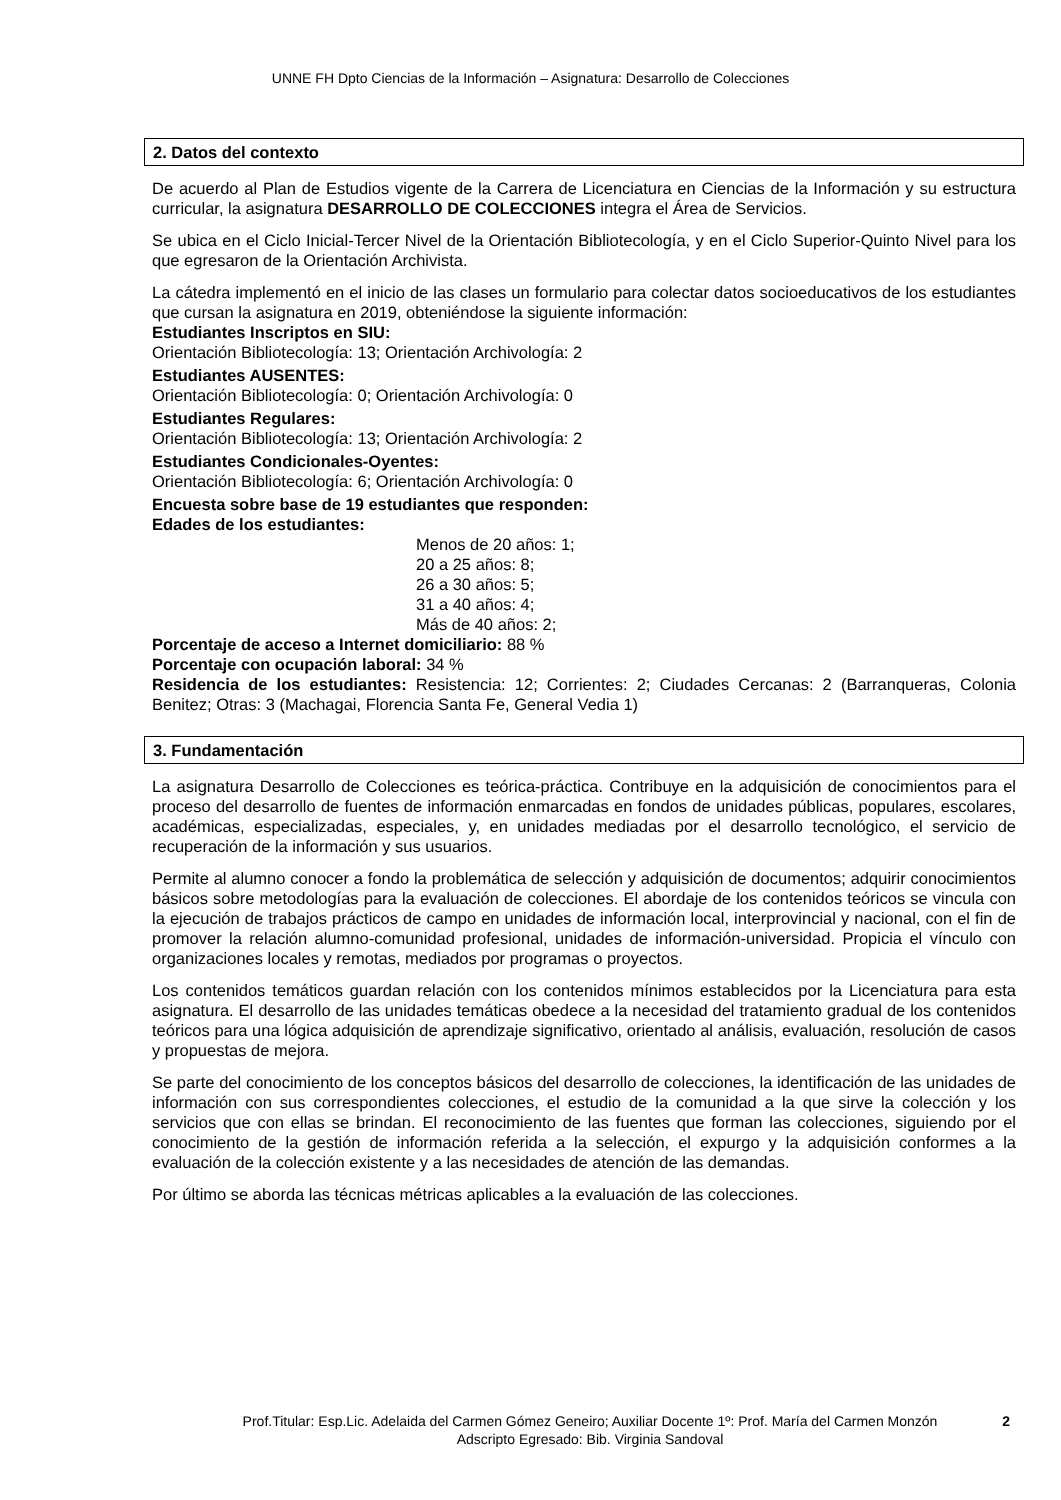UNNE FH Dpto Ciencias de la Información – Asignatura: Desarrollo de Colecciones
2. Datos del contexto
De acuerdo al Plan de Estudios vigente de la Carrera de Licenciatura en Ciencias de la Información y su estructura curricular, la asignatura DESARROLLO DE COLECCIONES integra el Área de Servicios.
Se ubica en el Ciclo Inicial-Tercer Nivel de la Orientación Bibliotecología, y en el Ciclo Superior-Quinto Nivel para los que egresaron de la Orientación Archivista.
La cátedra implementó en el inicio de las clases un formulario para colectar datos socioeducativos de los estudiantes que cursan la asignatura en 2019, obteniéndose la siguiente información:
Estudiantes Inscriptos en SIU:
Orientación Bibliotecología: 13; Orientación Archivología: 2
Estudiantes AUSENTES:
Orientación Bibliotecología: 0; Orientación Archivología: 0
Estudiantes Regulares:
Orientación Bibliotecología: 13; Orientación Archivología: 2
Estudiantes Condicionales-Oyentes:
Orientación Bibliotecología: 6; Orientación Archivología: 0
Encuesta sobre base de 19 estudiantes que responden:
Edades de los estudiantes:
Menos de 20 años: 1;
20 a 25 años: 8;
26 a 30 años: 5;
31 a 40 años: 4;
Más de 40 años: 2;
Porcentaje de acceso a Internet domiciliario: 88 %
Porcentaje con ocupación laboral: 34 %
Residencia de los estudiantes: Resistencia: 12; Corrientes: 2; Ciudades Cercanas: 2 (Barranqueras, Colonia Benitez; Otras: 3 (Machagai, Florencia Santa Fe, General Vedia 1)
3. Fundamentación
La asignatura Desarrollo de Colecciones es teórica-práctica. Contribuye en la adquisición de conocimientos para el proceso del desarrollo de fuentes de información enmarcadas en fondos de unidades públicas, populares, escolares, académicas, especializadas, especiales, y, en unidades mediadas por el desarrollo tecnológico, el servicio de recuperación de la información y sus usuarios.
Permite al alumno conocer a fondo la problemática de selección y adquisición de documentos; adquirir conocimientos básicos sobre metodologías para la evaluación de colecciones. El abordaje de los contenidos teóricos se vincula con la ejecución de trabajos prácticos de campo en unidades de información local, interprovincial y nacional, con el fin de promover la relación alumno-comunidad profesional, unidades de información-universidad. Propicia el vínculo con organizaciones locales y remotas, mediados por programas o proyectos.
Los contenidos temáticos guardan relación con los contenidos mínimos establecidos por la Licenciatura para esta asignatura. El desarrollo de las unidades temáticas obedece a la necesidad del tratamiento gradual de los contenidos teóricos para una lógica adquisición de aprendizaje significativo, orientado al análisis, evaluación, resolución de casos y propuestas de mejora.
Se parte del conocimiento de los conceptos básicos del desarrollo de colecciones, la identificación de las unidades de información con sus correspondientes colecciones, el estudio de la comunidad a la que sirve la colección y los servicios que con ellas se brindan. El reconocimiento de las fuentes que forman las colecciones, siguiendo por el conocimiento de la gestión de información referida a la selección, el expurgo y la adquisición conformes a la evaluación de la colección existente y a las necesidades de atención de las demandas.
Por último se aborda las técnicas métricas aplicables a la evaluación de las colecciones.
Prof.Titular: Esp.Lic. Adelaida del Carmen Gómez Geneiro; Auxiliar Docente 1º: Prof. María del Carmen Monzón
Adscripto Egresado: Bib. Virginia Sandoval
2